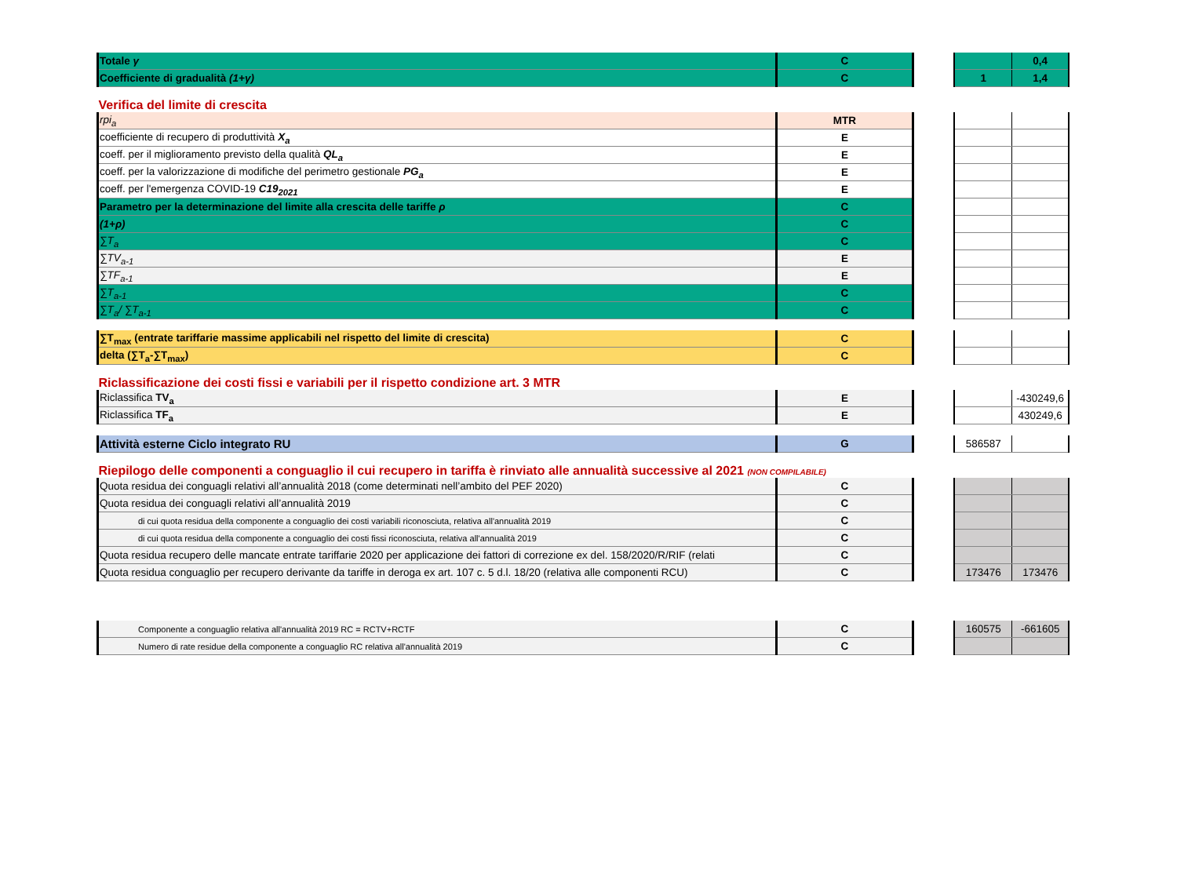| Totale γ | C | | | 0,4 |
| Coefficiente di gradualità (1+γ) | C | | 1 | 1,4 |
| Verifica del limite di crescita | | | | |
| rpi<sub>a</sub> | MTR | | | |
| coefficiente di recupero di produttività X<sub>a</sub> | E | | | |
| coeff. per il miglioramento previsto della qualità QL<sub>a</sub> | E | | | |
| coeff. per la valorizzazione di modifiche del perimetro gestionale PG<sub>a</sub> | E | | | |
| coeff. per l'emergenza COVID-19 C19<sub>2021</sub> | E | | | |
| Parametro per la determinazione del limite alla crescita delle tariffe ρ | C | | | |
| (1+ρ) | C | | | |
| ∑T<sub>a</sub> | C | | | |
| ∑TV<sub>a-1</sub> | E | | | |
| ∑TF<sub>a-1</sub> | E | | | |
| ∑T<sub>a-1</sub> | C | | | |
| ∑T<sub>a</sub>/ ∑T<sub>a-1</sub> | C | | | |
| ∑T<sub>max</sub> (entrate tariffarie massime applicabili nel rispetto del limite di crescita) | C | | | |
| delta (∑T<sub>a</sub>-∑T<sub>max</sub>) | C | | | |
| Riclassificazione dei costi fissi e variabili per il rispetto condizione art. 3 MTR | | | | |
| Riclassifica TV<sub>a</sub> | E | | | -430249,6 |
| Riclassifica TF<sub>a</sub> | E | | | 430249,6 |
| Attività esterne Ciclo integrato RU | G | | 586587 | |
| Riepilogo delle componenti a conguaglio il cui recupero in tariffa è rinviato alle annualità successive al 2021 (NON COMPILABILE) | | | | |
| Quota residua dei conguagli relativi all’annualità 2018 (come determinati nell’ambito del PEF 2020) | C | | | |
| Quota residua dei conguagli relativi all’annualità 2019 | C | | | |
| di cui quota residua della componente a conguaglio dei costi variabili riconosciuta, relativa all'annualità 2019 | C | | | |
| di cui quota residua della componente a conguaglio dei costi fissi riconosciuta, relativa all'annualità 2019 | C | | | |
| Quota residua recupero delle mancate entrate tariffarie 2020 per applicazione dei fattori di correzione ex del. 158/2020/R/RIF (relati | C | | | |
| Quota residua conguaglio per recupero derivante da tariffe in deroga ex art. 107 c. 5 d.l. 18/20 (relativa alle componenti RCU) | C | | 173476 | 173476 |
| Componente a conguaglio relativa all'annualità 2019 RC = RCTV+RCTF | C | | 160575 | -661605 |
| Numero di rate residue della componente a conguaglio RC relativa all'annualità 2019 | C | | | |